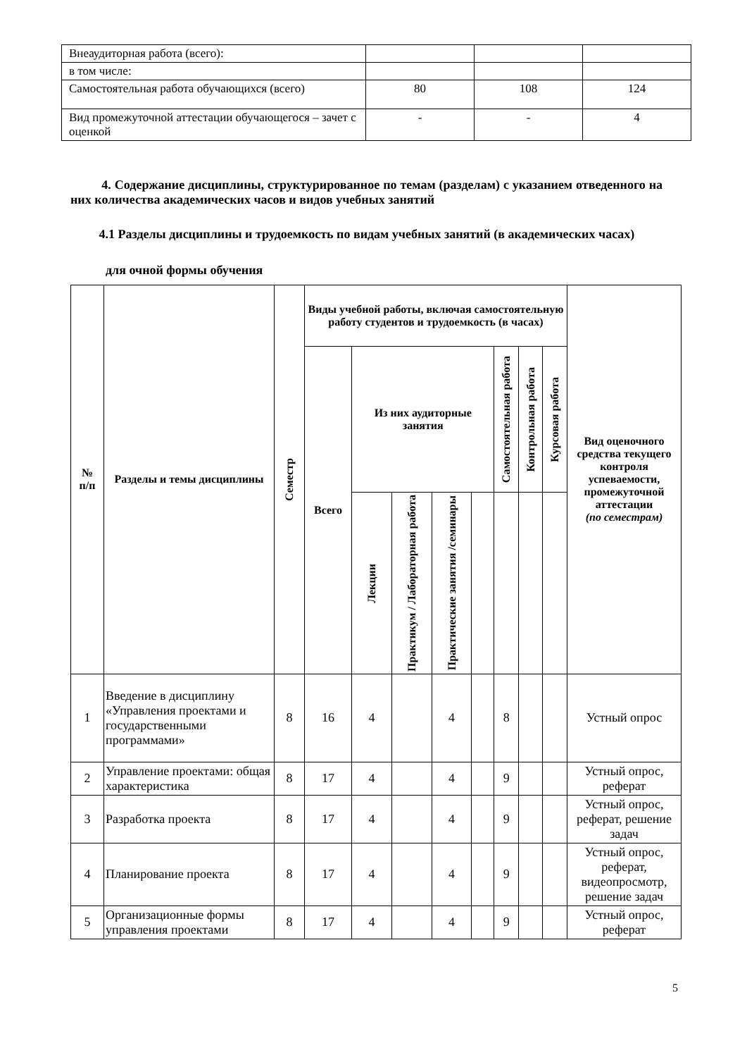| Внеаудиторная работа (всего): | | | |
| в том числе: | | | |
| Самостоятельная работа обучающихся (всего) | 80 | 108 | 124 |
| Вид промежуточной аттестации обучающегося – зачет с оценкой | - | - | 4 |
4. Содержание дисциплины, структурированное по темам (разделам) с указанием отведенного на них количества академических часов и видов учебных занятий
4.1 Разделы дисциплины и трудоемкость по видам учебных занятий (в академических часах)
для очной формы обучения
| № п/п | Разделы и темы дисциплины | Семестр | Виды учебной работы, включая самостоятельную работу студентов и трудоемкость (в часах) | | | | | | | | Вид оценочного средства текущего контроля успеваемости, промежуточной аттестации (по семестрам) |
| --- | --- | --- | --- | --- | --- | --- | --- | --- | --- | --- | --- |
| | | | Всего | Из них аудиторные занятия | | | | Самостоятельная работа | Контрольная работа | Курсовая работа | |
| | | | | Лекции | Практикум / Лабораторная работа | Практические занятия /семинары | | | | | |
| 1 | Введение в дисциплину «Управления проектами и государственными программами» | 8 | 16 | 4 | | 4 | | 8 | | | Устный опрос |
| 2 | Управление проектами: общая характеристика | 8 | 17 | 4 | | 4 | | 9 | | | Устный опрос, реферат |
| 3 | Разработка проекта | 8 | 17 | 4 | | 4 | | 9 | | | Устный опрос, реферат, решение задач |
| 4 | Планирование проекта | 8 | 17 | 4 | | 4 | | 9 | | | Устный опрос, реферат, видеопросмотр, решение задач |
| 5 | Организационные формы управления проектами | 8 | 17 | 4 | | 4 | | 9 | | | Устный опрос, реферат |
5